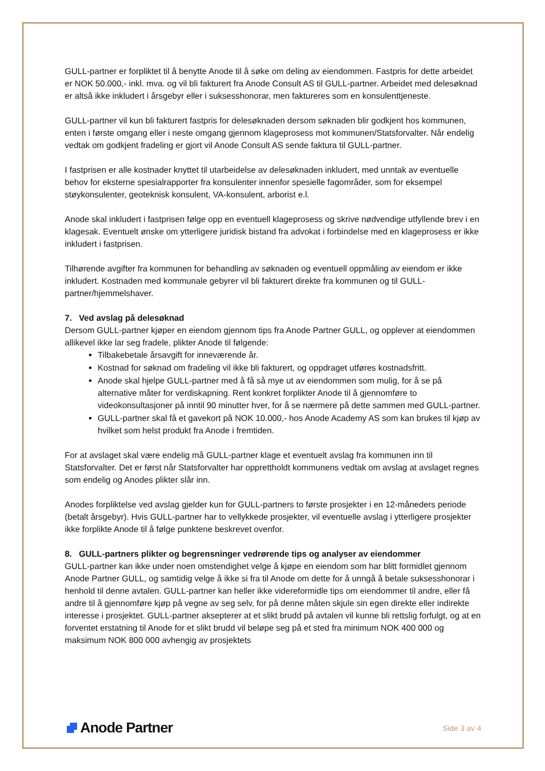GULL-partner er forpliktet til å benytte Anode til å søke om deling av eiendommen. Fastpris for dette arbeidet er NOK 50.000,- inkl. mva. og vil bli fakturert fra Anode Consult AS til GULL-partner. Arbeidet med delesøknad er altså ikke inkludert i årsgebyr eller i suksesshonorar, men faktureres som en konsulenttjeneste.
GULL-partner vil kun bli fakturert fastpris for delesøknaden dersom søknaden blir godkjent hos kommunen, enten i første omgang eller i neste omgang gjennom klageprosess mot kommunen/Statsforvalter. Når endelig vedtak om godkjent fradeling er gjort vil Anode Consult AS sende faktura til GULL-partner.
I fastprisen er alle kostnader knyttet til utarbeidelse av delesøknaden inkludert, med unntak av eventuelle behov for eksterne spesialrapporter fra konsulenter innenfor spesielle fagområder, som for eksempel støykonsulenter, geoteknisk konsulent, VA-konsulent, arborist e.l.
Anode skal inkludert i fastprisen følge opp en eventuell klageprosess og skrive nødvendige utfyllende brev i en klagesak. Eventuelt ønske om ytterligere juridisk bistand fra advokat i forbindelse med en klageprosess er ikke inkludert i fastprisen.
Tilhørende avgifter fra kommunen for behandling av søknaden og eventuell oppmåling av eiendom er ikke inkludert. Kostnaden med kommunale gebyrer vil bli fakturert direkte fra kommunen og til GULL-partner/hjemmelshaver.
7. Ved avslag på delesøknad
Dersom GULL-partner kjøper en eiendom gjennom tips fra Anode Partner GULL, og opplever at eiendommen allikevel ikke lar seg fradele, plikter Anode til følgende:
Tilbakebetale årsavgift for inneværende år.
Kostnad for søknad om fradeling vil ikke bli fakturert, og oppdraget utføres kostnadsfritt.
Anode skal hjelpe GULL-partner med å få så mye ut av eiendommen som mulig, for å se på alternative måter for verdiskapning. Rent konkret forplikter Anode til å gjennomføre to videokonsultasjoner på inntil 90 minutter hver, for å se nærmere på dette sammen med GULL-partner.
GULL-partner skal få et gavekort på NOK 10.000,- hos Anode Academy AS som kan brukes til kjøp av hvilket som helst produkt fra Anode i fremtiden.
For at avslaget skal være endelig må GULL-partner klage et eventuelt avslag fra kommunen inn til Statsforvalter. Det er først når Statsforvalter har opprettholdt kommunens vedtak om avslag at avslaget regnes som endelig og Anodes plikter slår inn.
Anodes forpliktelse ved avslag gjelder kun for GULL-partners to første prosjekter i en 12-måneders periode (betalt årsgebyr). Hvis GULL-partner har to vellykkede prosjekter, vil eventuelle avslag i ytterligere prosjekter ikke forplikte Anode til å følge punktene beskrevet ovenfor.
8. GULL-partners plikter og begrensninger vedrørende tips og analyser av eiendommer
GULL-partner kan ikke under noen omstendighet velge å kjøpe en eiendom som har blitt formidlet gjennom Anode Partner GULL, og samtidig velge å ikke si fra til Anode om dette for å unngå å betale suksesshonorar i henhold til denne avtalen. GULL-partner kan heller ikke videreformidle tips om eiendommer til andre, eller få andre til å gjennomføre kjøp på vegne av seg selv, for på denne måten skjule sin egen direkte eller indirekte interesse i prosjektet. GULL-partner aksepterer at et slikt brudd på avtalen vil kunne bli rettslig forfulgt, og at en forventet erstatning til Anode for et slikt brudd vil beløpe seg på et sted fra minimum NOK 400 000 og maksimum NOK 800 000 avhengig av prosjektets
Anode Partner
Side 3 av 4